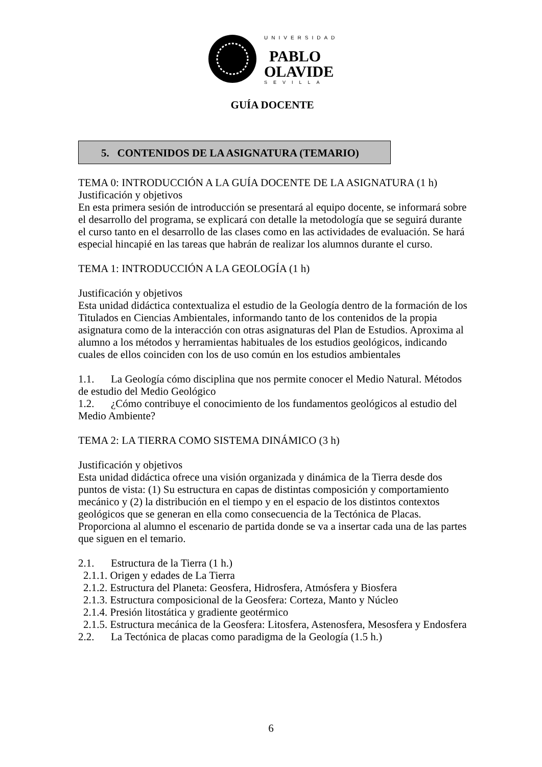UNIVERSIDAD
PABLO
OLAVIDE
SEVILLA
GUÍA DOCENTE
5. CONTENIDOS DE LA ASIGNATURA (TEMARIO)
TEMA 0: INTRODUCCIÓN A LA GUÍA DOCENTE DE LA ASIGNATURA (1 h)
Justificación y objetivos
En esta primera sesión de introducción se presentará al equipo docente, se informará sobre el desarrollo del programa, se explicará con detalle la metodología que se seguirá durante el curso tanto en el desarrollo de las clases como en las actividades de evaluación. Se hará especial hincapié en las tareas que habrán de realizar los alumnos durante el curso.
TEMA 1: INTRODUCCIÓN A LA GEOLOGÍA (1 h)
Justificación y objetivos
Esta unidad didáctica contextualiza el estudio de la Geología dentro de la formación de los Titulados en Ciencias Ambientales, informando tanto de los contenidos de la propia asignatura como de la interacción con otras asignaturas del Plan de Estudios. Aproxima al alumno a los métodos y herramientas habituales de los estudios geológicos, indicando cuales de ellos coinciden con los de uso común en los estudios ambientales
1.1. La Geología cómo disciplina que nos permite conocer el Medio Natural. Métodos de estudio del Medio Geológico
1.2. ¿Cómo contribuye el conocimiento de los fundamentos geológicos al estudio del Medio Ambiente?
TEMA 2: LA TIERRA COMO SISTEMA DINÁMICO (3 h)
Justificación y objetivos
Esta unidad didáctica ofrece una visión organizada y dinámica de la Tierra desde dos puntos de vista: (1) Su estructura en capas de distintas composición y comportamiento mecánico y (2) la distribución en el tiempo y en el espacio de los distintos contextos geológicos que se generan en ella como consecuencia de la Tectónica de Placas. Proporciona al alumno el escenario de partida donde se va a insertar cada una de las partes que siguen en el temario.
2.1. Estructura de la Tierra (1 h.)
2.1.1. Origen y edades de La Tierra
2.1.2. Estructura del Planeta: Geosfera, Hidrosfera, Atmósfera y Biosfera
2.1.3. Estructura composicional de la Geosfera: Corteza, Manto y Núcleo
2.1.4. Presión litostática y gradiente geotérmico
2.1.5. Estructura mecánica de la Geosfera: Litosfera, Astenosfera, Mesosfera y Endosfera
2.2. La Tectónica de placas como paradigma de la Geología (1.5 h.)
6